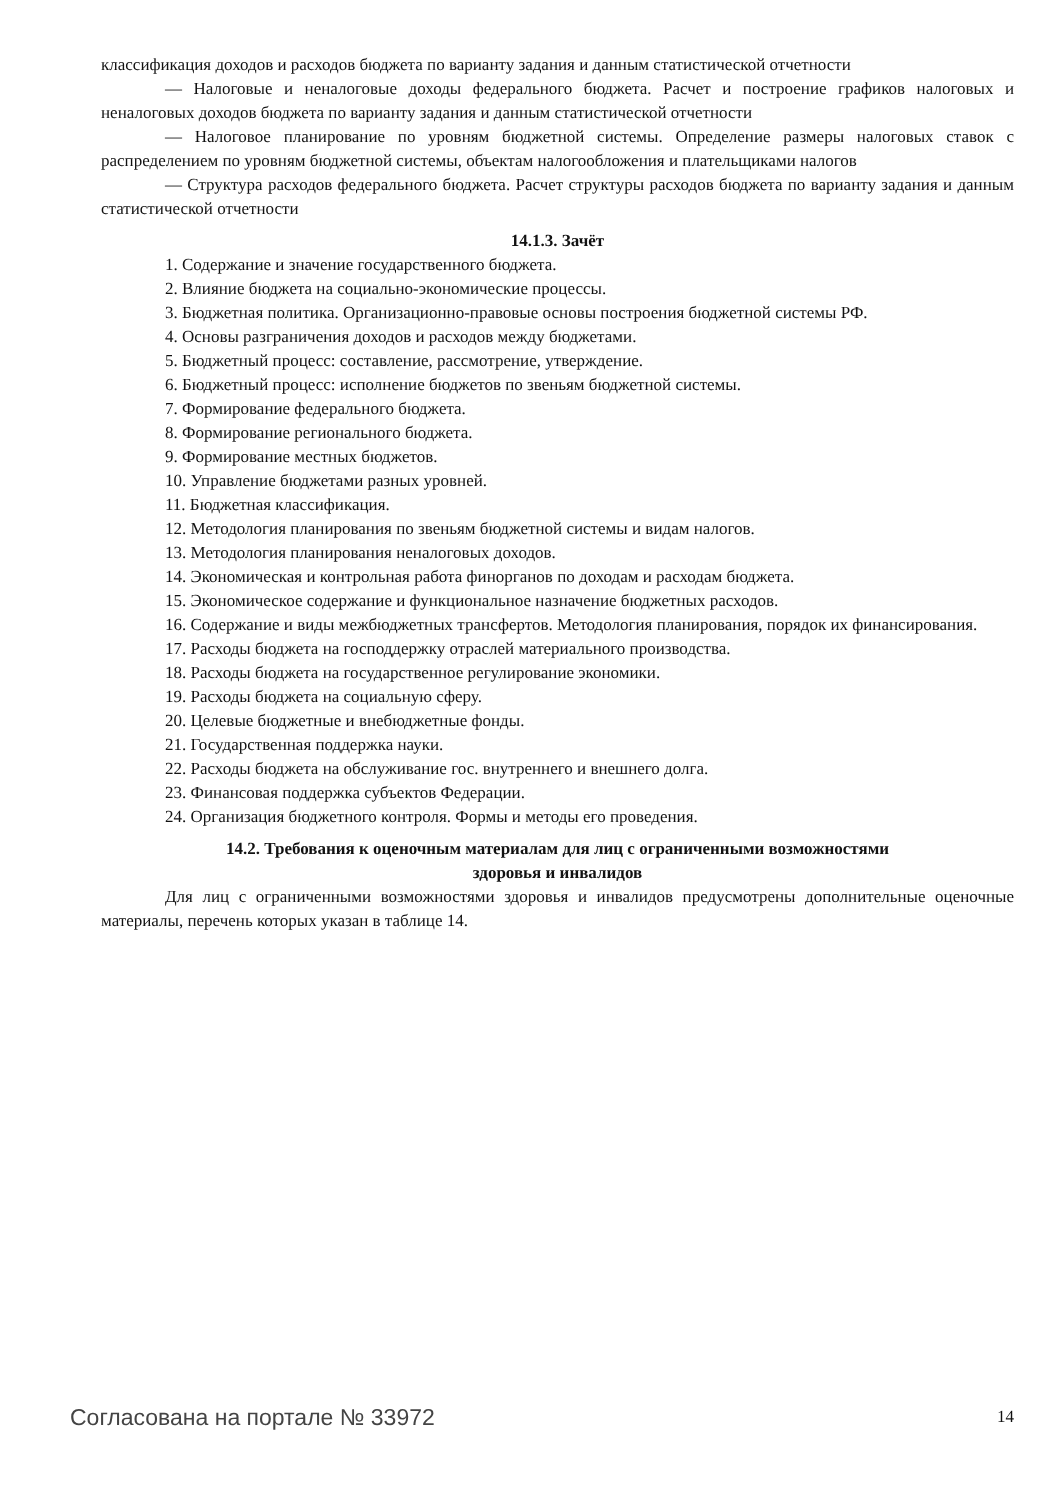классификация доходов и расходов бюджета по варианту задания и данным статистической отчетности
— Налоговые и неналоговые доходы федерального бюджета. Расчет и построение графиков налоговых и неналоговых доходов бюджета по варианту задания и данным статистической отчетности
— Налоговое планирование по уровням бюджетной системы. Определение размеры налоговых ставок с распределением по уровням бюджетной системы, объектам налогообложения и плательщиками налогов
— Структура расходов федерального бюджета. Расчет структуры расходов бюджета по варианту задания и данным статистической отчетности
14.1.3. Зачёт
1. Содержание и значение государственного бюджета.
2. Влияние бюджета на социально-экономические процессы.
3. Бюджетная политика. Организационно-правовые основы построения бюджетной системы РФ.
4. Основы разграничения доходов и расходов между бюджетами.
5. Бюджетный процесс: составление, рассмотрение, утверждение.
6. Бюджетный процесс: исполнение бюджетов по звеньям бюджетной системы.
7. Формирование федерального бюджета.
8. Формирование регионального бюджета.
9. Формирование местных бюджетов.
10. Управление бюджетами разных уровней.
11. Бюджетная классификация.
12. Методология планирования по звеньям бюджетной системы и видам налогов.
13. Методология планирования неналоговых доходов.
14. Экономическая и контрольная работа финорганов по доходам и расходам бюджета.
15. Экономическое содержание и функциональное назначение бюджетных расходов.
16. Содержание и виды межбюджетных трансфертов. Методология планирования, порядок их финансирования.
17. Расходы бюджета на господдержку отраслей материального производства.
18. Расходы бюджета на государственное регулирование экономики.
19. Расходы бюджета на социальную сферу.
20. Целевые бюджетные и внебюджетные фонды.
21. Государственная поддержка науки.
22. Расходы бюджета на обслуживание гос. внутреннего и внешнего долга.
23. Финансовая поддержка субъектов Федерации.
24. Организация бюджетного контроля. Формы и методы его проведения.
14.2. Требования к оценочным материалам для лиц с ограниченными возможностями
здоровья и инвалидов
Для лиц с ограниченными возможностями здоровья и инвалидов предусмотрены дополнительные оценочные материалы, перечень которых указан в таблице 14.
Согласована на портале № 33972 14